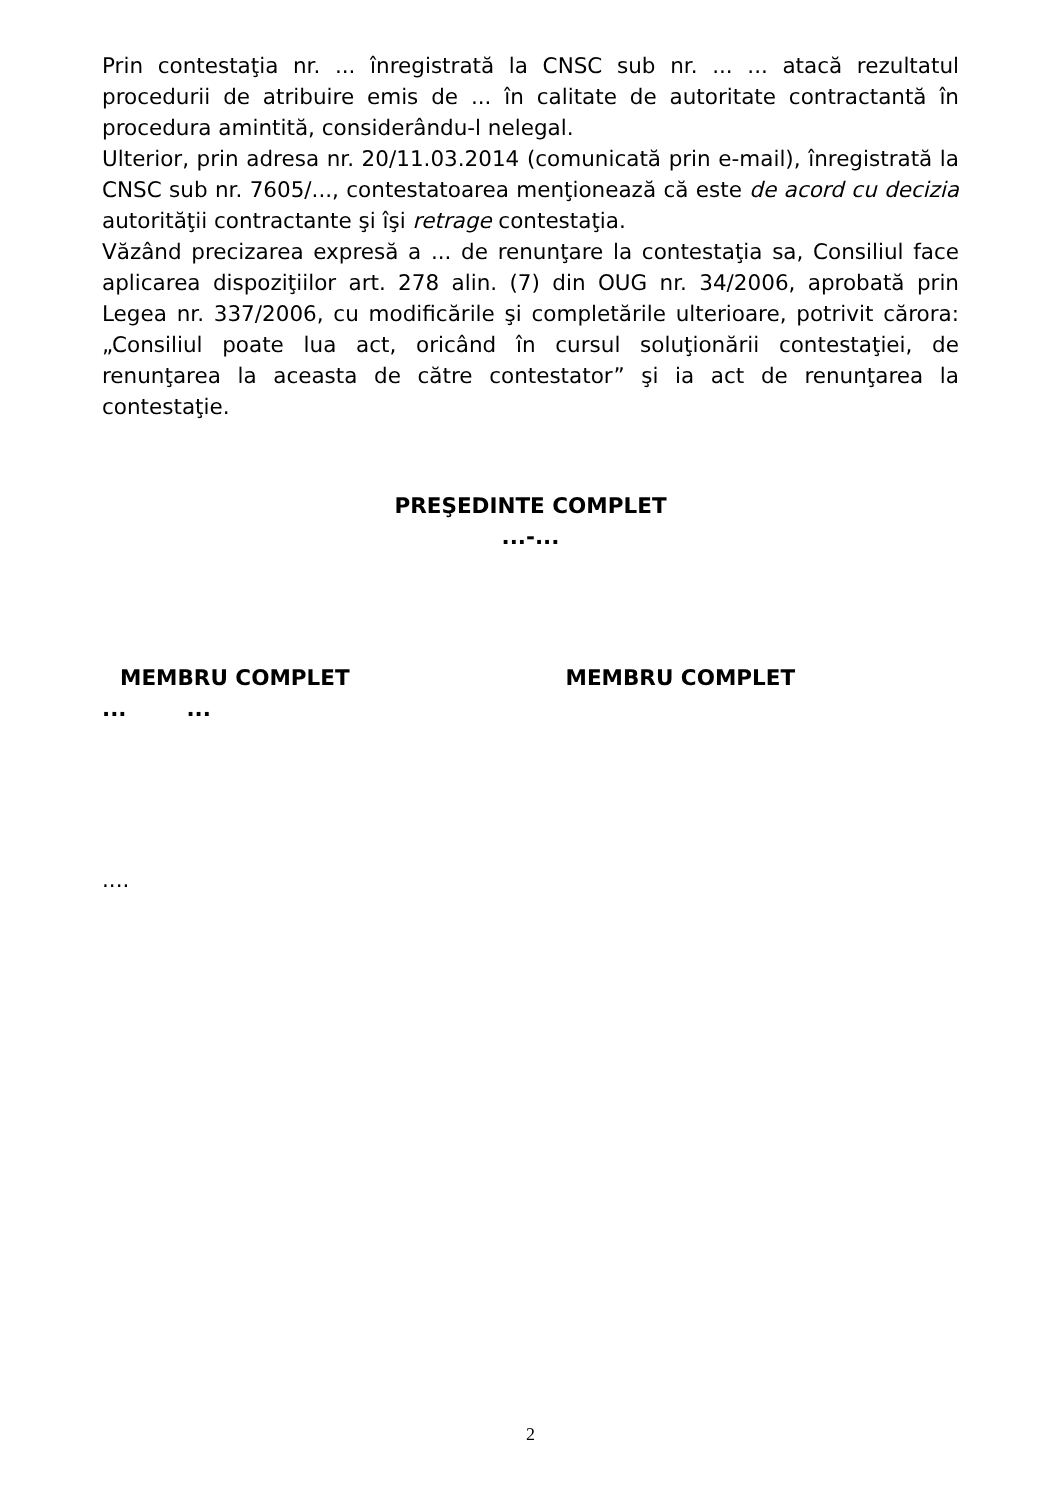Prin contestaţia nr. ... înregistrată la CNSC sub nr. ... ... atacă rezultatul procedurii de atribuire emis de ... în calitate de autoritate contractantă în procedura amintită, considerându-l nelegal.
Ulterior, prin adresa nr. 20/11.03.2014 (comunicată prin e-mail), înregistrată la CNSC sub nr. 7605/..., contestatoarea menţionează că este de acord cu decizia autorităţii contractante şi îşi retrage contestaţia.
Văzând precizarea expresă a ... de renunţare la contestaţia sa, Consiliul face aplicarea dispoziţiilor art. 278 alin. (7) din OUG nr. 34/2006, aprobată prin Legea nr. 337/2006, cu modificările şi completările ulterioare, potrivit cărora: „Consiliul poate lua act, oricând în cursul soluţionării contestaţiei, de renunţarea la aceasta de către contestator” şi ia act de renunţarea la contestaţie.
PREŞEDINTE COMPLET
...-...
MEMBRU COMPLET MEMBRU COMPLET
... ...
....
2